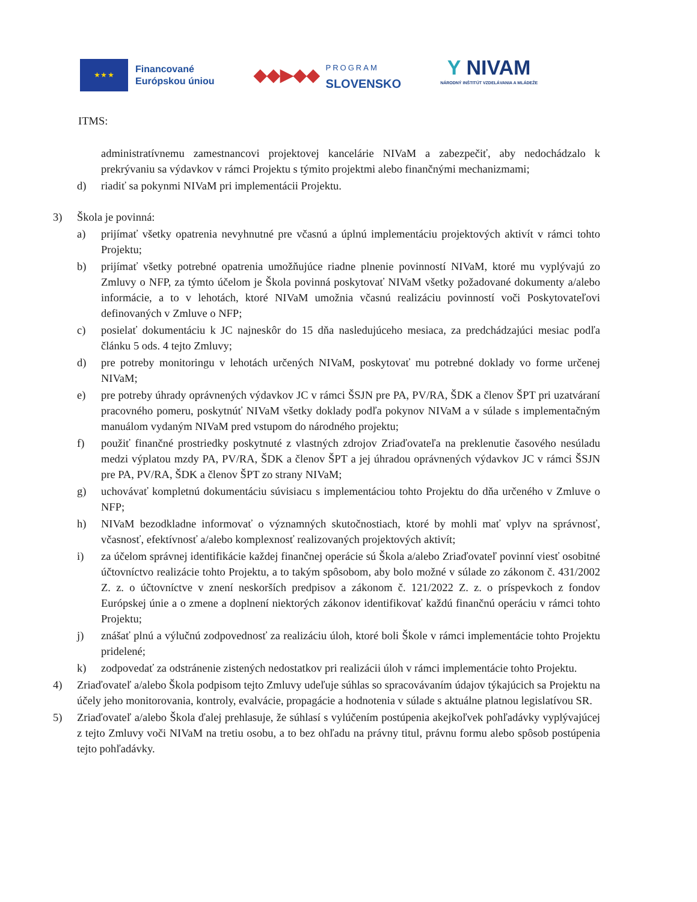★ ★ ★
Financované
Európskou úniou
◆◆▶◆◆
PROGRAM
SLOVENSKO
Y NIVAM
NÁRODNÝ INŠTITÚT VZDELÁVANIA A MLÁDEŽE
ITMS:
administratívnemu zamestnancovi projektovej kancelárie NIVaM a zabezpečiť, aby nedochádzalo k prekrývaniu sa výdavkov v rámci Projektu s týmito projektmi alebo finančnými mechanizmami;
d) riadiť sa pokynmi NIVaM pri implementácii Projektu.
3) Škola je povinná:
a) prijímať všetky opatrenia nevyhnutné pre včasnú a úplnú implementáciu projektových aktivít v rámci tohto Projektu;
b) prijímať všetky potrebné opatrenia umožňujúce riadne plnenie povinností NIVaM, ktoré mu vyplývajú zo Zmluvy o NFP, za týmto účelom je Škola povinná poskytovať NIVaM všetky požadované dokumenty a/alebo informácie, a to v lehotách, ktoré NIVaM umožnia včasnú realizáciu povinností voči Poskytovateľovi definovaných v Zmluve o NFP;
c) posielať dokumentáciu k JC najneskôr do 15 dňa nasledujúceho mesiaca, za predchádzajúci mesiac podľa článku 5 ods. 4 tejto Zmluvy;
d) pre potreby monitoringu v lehotách určených NIVaM, poskytovať mu potrebné doklady vo forme určenej NIVaM;
e) pre potreby úhrady oprávnených výdavkov JC v rámci ŠSJN pre PA, PV/RA, ŠDK a členov ŠPT pri uzatváraní pracovného pomeru, poskytnúť NIVaM všetky doklady podľa pokynov NIVaM a v súlade s implementačným manuálom vydaným NIVaM pred vstupom do národného projektu;
f) použiť finančné prostriedky poskytnuté z vlastných zdrojov Zriaďovateľa na preklenutie časového nesúladu medzi výplatou mzdy PA, PV/RA, ŠDK a členov ŠPT a jej úhradou oprávnených výdavkov JC v rámci ŠSJN pre PA, PV/RA, ŠDK a členov ŠPT zo strany NIVaM;
g) uchovávať kompletnú dokumentáciu súvisiacu s implementáciou tohto Projektu do dňa určeného v Zmluve o NFP;
h) NIVaM bezodkladne informovať o významných skutočnostiach, ktoré by mohli mať vplyv na správnosť, včasnosť, efektívnosť a/alebo komplexnosť realizovaných projektových aktivít;
i) za účelom správnej identifikácie každej finančnej operácie sú Škola a/alebo Zriaďovateľ povinní viesť osobitné účtovníctvo realizácie tohto Projektu, a to takým spôsobom, aby bolo možné v súlade zo zákonom č. 431/2002 Z. z. o účtovníctve v znení neskorších predpisov a zákonom č. 121/2022 Z. z. o príspevkoch z fondov Európskej únie a o zmene a doplnení niektorých zákonov identifikovať každú finančnú operáciu v rámci tohto Projektu;
j) znášať plnú a výlučnú zodpovednosť za realizáciu úloh, ktoré boli Škole v rámci implementácie tohto Projektu pridelené;
k) zodpovedať za odstránenie zistených nedostatkov pri realizácii úloh v rámci implementácie tohto Projektu.
4) Zriaďovateľ a/alebo Škola podpisom tejto Zmluvy udeľuje súhlas so spracovávaním údajov týkajúcich sa Projektu na účely jeho monitorovania, kontroly, evalvácie, propagácie a hodnotenia v súlade s aktuálne platnou legislatívou SR.
5) Zriaďovateľ a/alebo Škola ďalej prehlasuje, že súhlasí s vylúčením postúpenia akejkoľvek pohľadávky vyplývajúcej z tejto Zmluvy voči NIVaM na tretiu osobu, a to bez ohľadu na právny titul, právnu formu alebo spôsob postúpenia tejto pohľadávky.